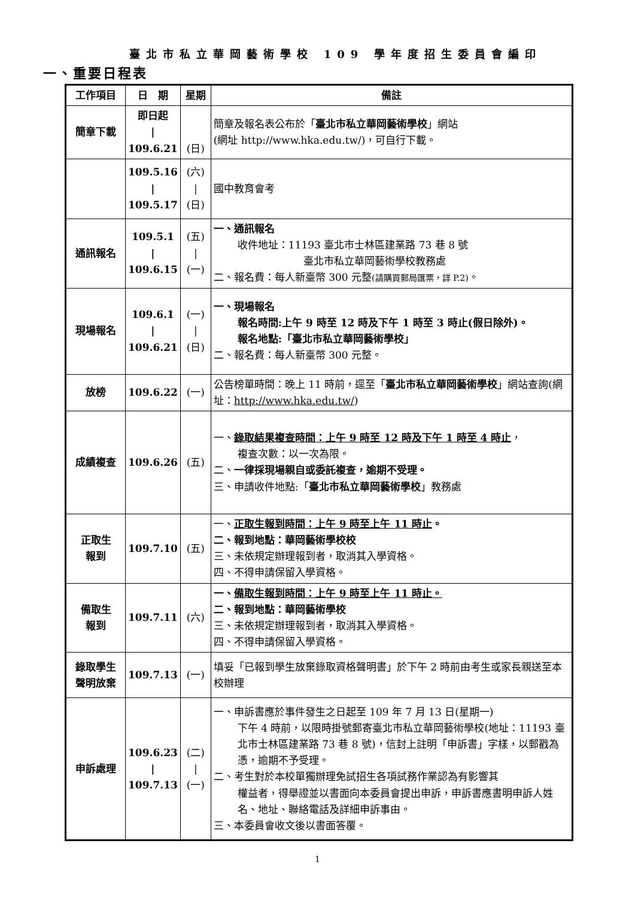臺北市私立華岡藝術學校 109 學年度招生委員會編印
一、重要日程表
| 工作項目 | 日 期 | 星期 | 備註 |
| --- | --- | --- | --- |
| 簡章下載 | 即日起 / 109.6.21 | (日) | 簡章及報名表公布於「 臺北市私立華岡藝術學校 」網站 (網址 http://www.hka.edu.tw/)，可自行下載。 |
| | 109.5.16 / 109.5.17 | (六) / (日) | 國中教育會考 |
| 通訊報名 | 109.5.1 / 109.6.15 | (五) / (一) | 一、通訊報名 收件地址：11193 臺北市士林區建業路 73 巷 8 號 臺北市私立華岡藝術學校教務處 二、報名費：每人新臺幣 300 元整 (請購買郵局匯票，詳 P.2) 。 |
| 現場報名 | 109.6.1 / 109.6.21 | (一) / (日) | 一、現場報名 報名時間:上午 9 時至 12 時及下午 1 時至 3 時止(假日除外)。 報名地點:「臺北市私立華岡藝術學校」 二、報名費：每人新臺幣 300 元整。 |
| 放榜 | 109.6.22 | (一) | 公告榜單時間：晚上 11 時前，逕至「 臺北市私立華岡藝術學校 」網站查詢(網址： http://www.hka.edu.tw/ ) |
| 成績複查 | 109.6.26 | (五) | 一、 錄取結果複查時間：上午 9 時至 12 時及下午 1 時至 4 時止 ， 複查次數：以一次為限。 二、 一律採現場親自或委託複查，逾期不受理。 三、申請收件地點:「 臺北市私立華岡藝術學校 」教務處 |
| 正取生 報到 | 109.7.10 | (五) | 一、 正取生報到時間：上午 9 時至上午 11 時止 。 二、報到地點：華岡藝術學校校 三、未依規定辦理報到者，取消其入學資格。 四、不得申請保留入學資格。 |
| 備取生 報到 | 109.7.11 | (六) | 一、 備取生報到時間：上午 9 時至上午 11 時止。 二、報到地點：華岡藝術學校 三、未依規定辦理報到者，取消其入學資格。 四、不得申請保留入學資格。 |
| 錄取學生 聲明放棄 | 109.7.13 | (一) | 填妥「已報到學生放棄錄取資格聲明書」於下午 2 時前由考生或家長親送至本校辦理 |
| 申訴處理 | 109.6.23 / 109.7.13 | (二) / (一) | 一、申訴書應於事件發生之日起至 109 年 7 月 13 日(星期一) 下午 4 時前，以限時掛號郵寄臺北市私立華岡藝術學校(地址：11193 臺北市士林區建業路 73 巷 8 號)，信封上註明「申訴書」字樣，以郵戳為憑，逾期不予受理。 二、考生對於本校單獨辦理免試招生各項試務作業認為有影響其 權益者，得舉證並以書面向本委員會提出申訴，申訴書應書明申訴人姓名、地址、聯絡電話及詳細申訴事由。 三、本委員會收文後以書面答覆。 |
1